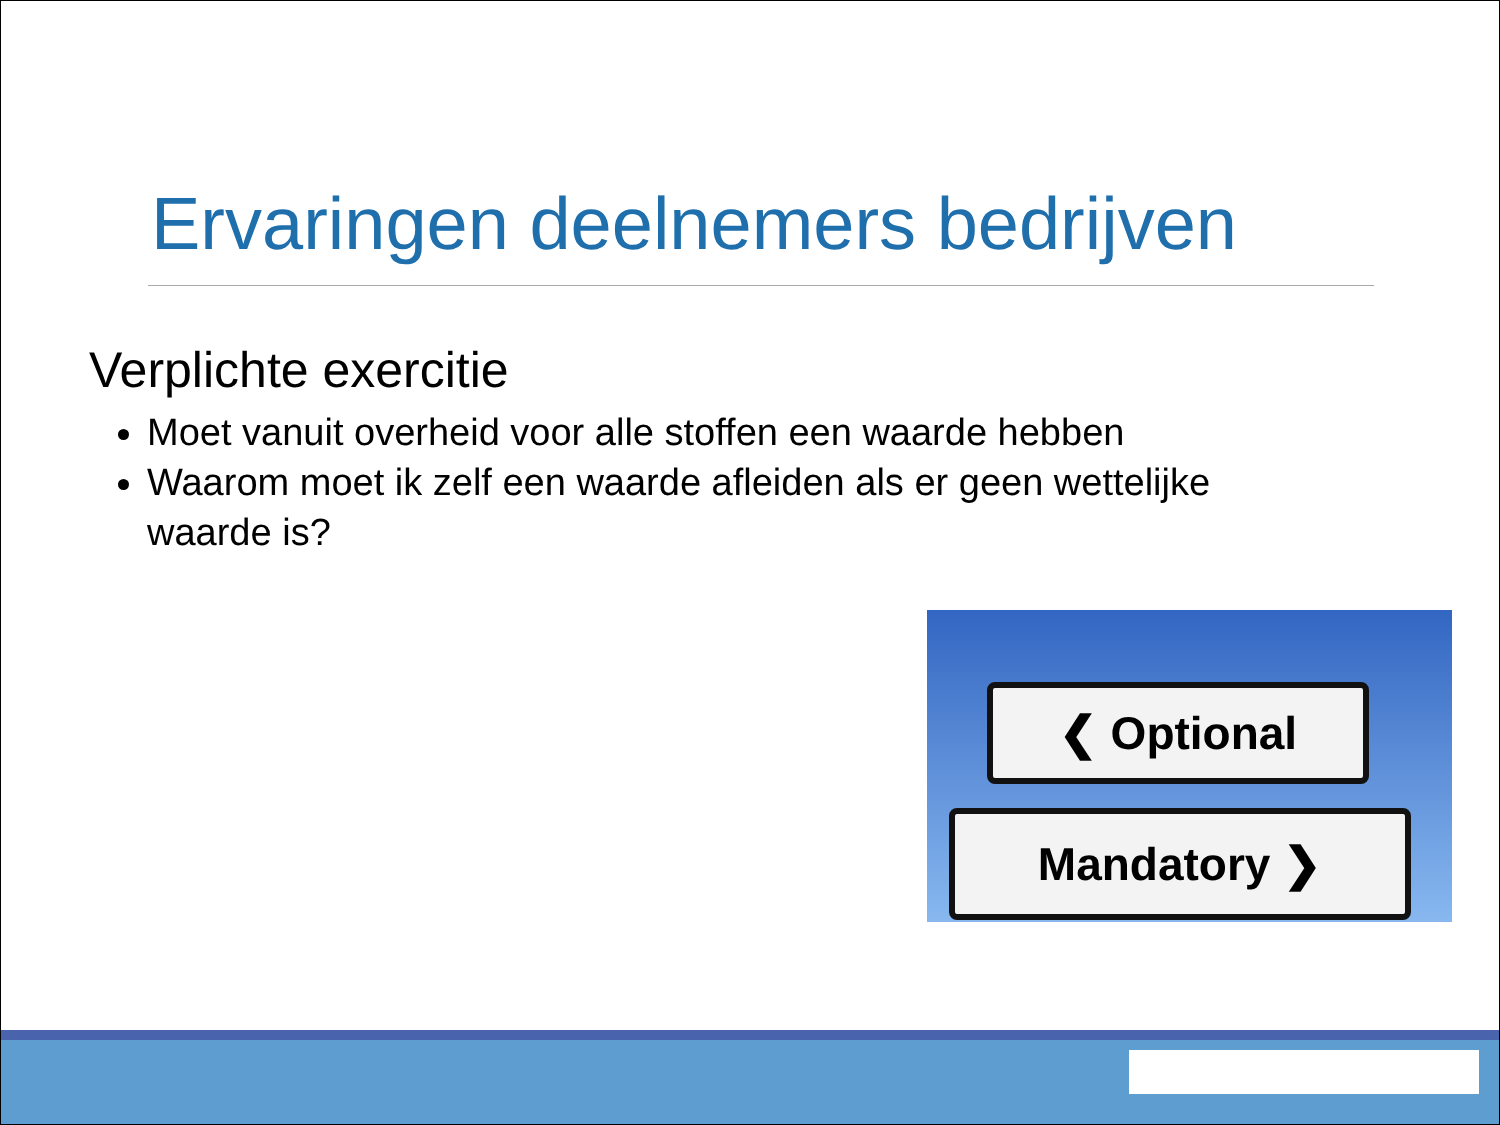Ervaringen deelnemers bedrijven
Verplichte exercitie
Moet vanuit overheid voor alle stoffen een waarde hebben
Waarom moet ik zelf een waarde afleiden als er geen wettelijke waarde is?
❮ Optional
Mandatory ❯